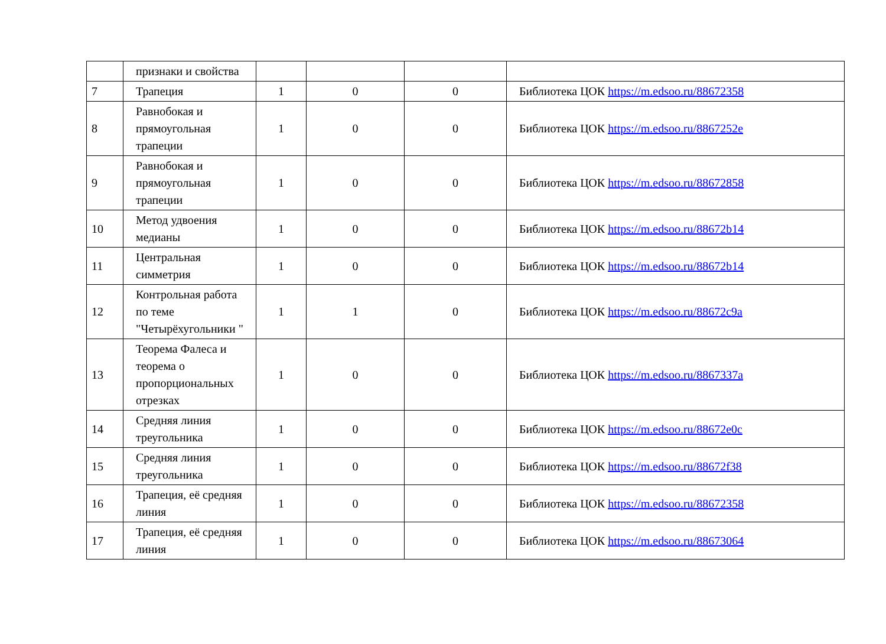| | признаки и свойства | | | | |
| 7 | Трапеция | 1 | 0 | 0 | Библиотека ЦОК https://m.edsoo.ru/88672358 |
| 8 | Равнобокая и прямоугольная трапеции | 1 | 0 | 0 | Библиотека ЦОК https://m.edsoo.ru/8867252e |
| 9 | Равнобокая и прямоугольная трапеции | 1 | 0 | 0 | Библиотека ЦОК https://m.edsoo.ru/88672858 |
| 10 | Метод удвоения медианы | 1 | 0 | 0 | Библиотека ЦОК https://m.edsoo.ru/88672b14 |
| 11 | Центральная симметрия | 1 | 0 | 0 | Библиотека ЦОК https://m.edsoo.ru/88672b14 |
| 12 | Контрольная работа по теме "Четырёхугольники " | 1 | 1 | 0 | Библиотека ЦОК https://m.edsoo.ru/88672c9a |
| 13 | Теорема Фалеса и теорема о пропорциональных отрезках | 1 | 0 | 0 | Библиотека ЦОК https://m.edsoo.ru/8867337a |
| 14 | Средняя линия треугольника | 1 | 0 | 0 | Библиотека ЦОК https://m.edsoo.ru/88672e0c |
| 15 | Средняя линия треугольника | 1 | 0 | 0 | Библиотека ЦОК https://m.edsoo.ru/88672f38 |
| 16 | Трапеция, её средняя линия | 1 | 0 | 0 | Библиотека ЦОК https://m.edsoo.ru/88672358 |
| 17 | Трапеция, её средняя линия | 1 | 0 | 0 | Библиотека ЦОК https://m.edsoo.ru/88673064 |